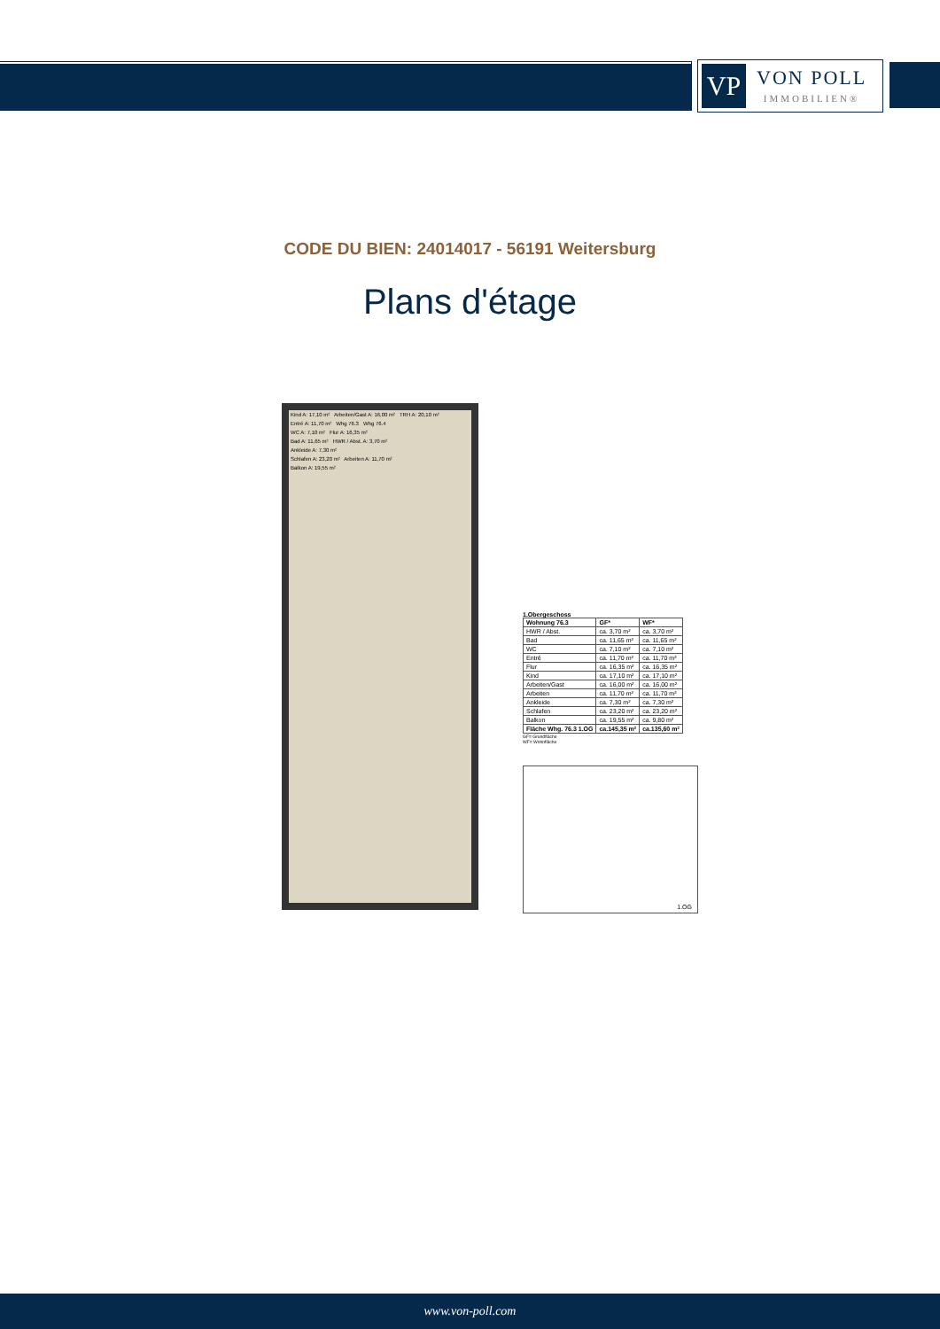VP
VON POLL
IMMOBILIEN®
CODE DU BIEN: 24014017 - 56191 Weitersburg
Plans d'étage
Kind A: 17,10 m² Arbeiten/Gast A: 16,00 m² TRH A: 20,10 m²
Entré A: 11,70 m² Whg 76.3 Whg 76.4
WC A: 7,10 m² Flur A: 16,35 m²
Bad A: 11,65 m² HWR / Abst. A: 3,70 m²
Ankleide A: 7,30 m²
Schlafen A: 23,20 m² Arbeiten A: 11,70 m²
Balkon A: 19,55 m²
1.Obergeschoss
| Wohnung 76.3 | GF* | WF* |
| --- | --- | --- |
| HWR / Abst. | ca. 3,70 m² | ca. 3,70 m² |
| Bad | ca. 11,65 m² | ca. 11,65 m² |
| WC | ca. 7,10 m² | ca. 7,10 m² |
| Entré | ca. 11,70 m² | ca. 11,70 m² |
| Flur | ca. 16,35 m² | ca. 16,35 m² |
| Kind | ca. 17,10 m² | ca. 17,10 m² |
| Arbeiten/Gast | ca. 16,00 m² | ca. 16,00 m² |
| Arbeiten | ca. 11,70 m² | ca. 11,70 m² |
| Ankleide | ca. 7,30 m² | ca. 7,30 m² |
| Schlafen | ca. 23,20 m² | ca. 23,20 m² |
| Balkon | ca. 19,55 m² | ca. 9,80 m² |
| Fläche Whg. 76.3 1.OG | ca.145,35 m² | ca.135,60 m² |
GF= Grundfläche
WF= Wohnfläche
1.OG
www.von-poll.com